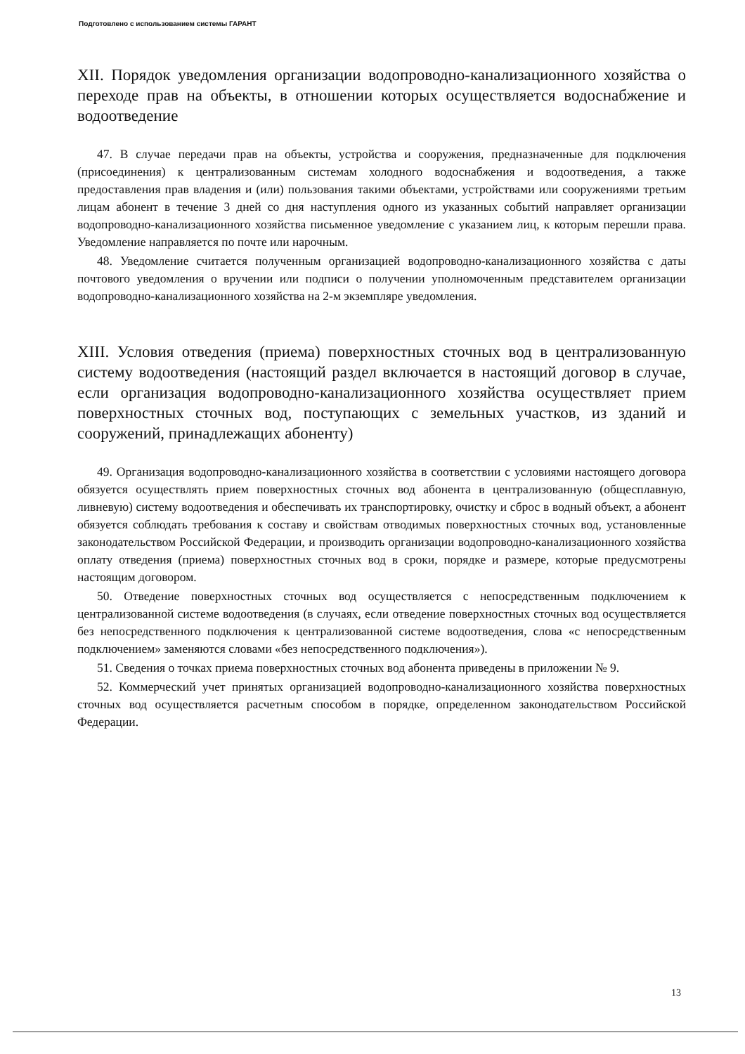Подготовлено с использованием системы ГАРАНТ
XII. Порядок уведомления организации водопроводно-канализационного хозяйства о переходе прав на объекты, в отношении которых осуществляется водоснабжение и водоотведение
47. В случае передачи прав на объекты, устройства и сооружения, предназначенные для подключения (присоединения) к централизованным системам холодного водоснабжения и водоотведения, а также предоставления прав владения и (или) пользования такими объектами, устройствами или сооружениями третьим лицам абонент в течение 3 дней со дня наступления одного из указанных событий направляет организации водопроводно-канализационного хозяйства письменное уведомление с указанием лиц, к которым перешли права. Уведомление направляется по почте или нарочным.
48. Уведомление считается полученным организацией водопроводно-канализационного хозяйства с даты почтового уведомления о вручении или подписи о получении уполномоченным представителем организации водопроводно-канализационного хозяйства на 2-м экземпляре уведомления.
XIII. Условия отведения (приема) поверхностных сточных вод в централизованную систему водоотведения (настоящий раздел включается в настоящий договор в случае, если организация водопроводно-канализационного хозяйства осуществляет прием поверхностных сточных вод, поступающих с земельных участков, из зданий и сооружений, принадлежащих абоненту)
49. Организация водопроводно-канализационного хозяйства в соответствии с условиями настоящего договора обязуется осуществлять прием поверхностных сточных вод абонента в централизованную (общесплавную, ливневую) систему водоотведения и обеспечивать их транспортировку, очистку и сброс в водный объект, а абонент обязуется соблюдать требования к составу и свойствам отводимых поверхностных сточных вод, установленные законодательством Российской Федерации, и производить организации водопроводно-канализационного хозяйства оплату отведения (приема) поверхностных сточных вод в сроки, порядке и размере, которые предусмотрены настоящим договором.
50. Отведение поверхностных сточных вод осуществляется с непосредственным подключением к централизованной системе водоотведения (в случаях, если отведение поверхностных сточных вод осуществляется без непосредственного подключения к централизованной системе водоотведения, слова «с непосредственным подключением» заменяются словами «без непосредственного подключения»).
51. Сведения о точках приема поверхностных сточных вод абонента приведены в приложении № 9.
52. Коммерческий учет принятых организацией водопроводно-канализационного хозяйства поверхностных сточных вод осуществляется расчетным способом в порядке, определенном законодательством Российской Федерации.
13